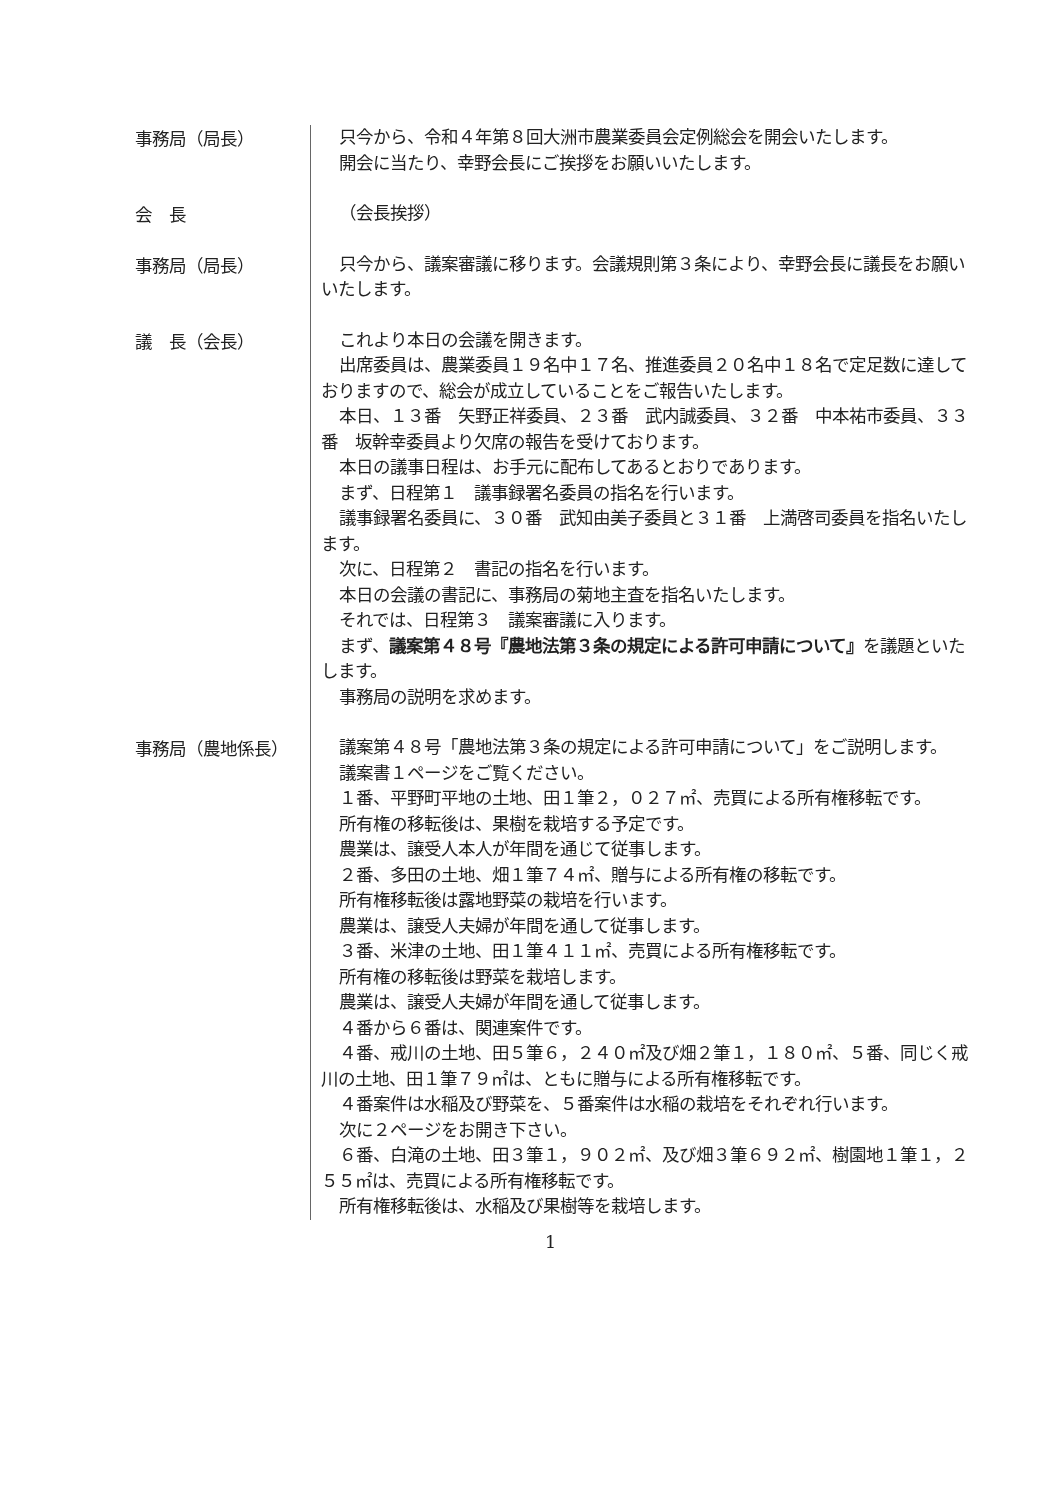事務局（局長）
只今から、令和４年第８回大洲市農業委員会定例総会を開会いたします。
開会に当たり、幸野会長にご挨拶をお願いいたします。
会　長
（会長挨拶）
事務局（局長）
只今から、議案審議に移ります。会議規則第３条により、幸野会長に議長をお願いいたします。
議　長（会長）
これより本日の会議を開きます。
出席委員は、農業委員１９名中１７名、推進委員２０名中１８名で定足数に達しておりますので、総会が成立していることをご報告いたします。
本日、１３番　矢野正祥委員、２３番　武内誠委員、３２番　中本祐市委員、３３番　坂幹幸委員より欠席の報告を受けております。
本日の議事日程は、お手元に配布してあるとおりであります。
まず、日程第１　議事録署名委員の指名を行います。
議事録署名委員に、３０番　武知由美子委員と３１番　上満啓司委員を指名いたします。
次に、日程第２　書記の指名を行います。
本日の会議の書記に、事務局の菊地主査を指名いたします。
それでは、日程第３　議案審議に入ります。
まず、議案第４８号『農地法第３条の規定による許可申請について』を議題といたします。
事務局の説明を求めます。
事務局（農地係長）
議案第４８号「農地法第３条の規定による許可申請について」をご説明します。
議案書１ページをご覧ください。
１番、平野町平地の土地、田１筆２，０２７㎡、売買による所有権移転です。
所有権の移転後は、果樹を栽培する予定です。
農業は、譲受人本人が年間を通じて従事します。
２番、多田の土地、畑１筆７４㎡、贈与による所有権の移転です。
所有権移転後は露地野菜の栽培を行います。
農業は、譲受人夫婦が年間を通して従事します。
３番、米津の土地、田１筆４１１㎡、売買による所有権移転です。
所有権の移転後は野菜を栽培します。
農業は、譲受人夫婦が年間を通して従事します。
４番から６番は、関連案件です。
４番、戒川の土地、田５筆６，２４０㎡及び畑２筆１，１８０㎡、５番、同じく戒川の土地、田１筆７９㎡は、ともに贈与による所有権移転です。
４番案件は水稲及び野菜を、５番案件は水稲の栽培をそれぞれ行います。
次に２ページをお開き下さい。
６番、白滝の土地、田３筆１，９０２㎡、及び畑３筆６９２㎡、樹園地１筆１，２５５㎡は、売買による所有権移転です。
所有権移転後は、水稲及び果樹等を栽培します。
1